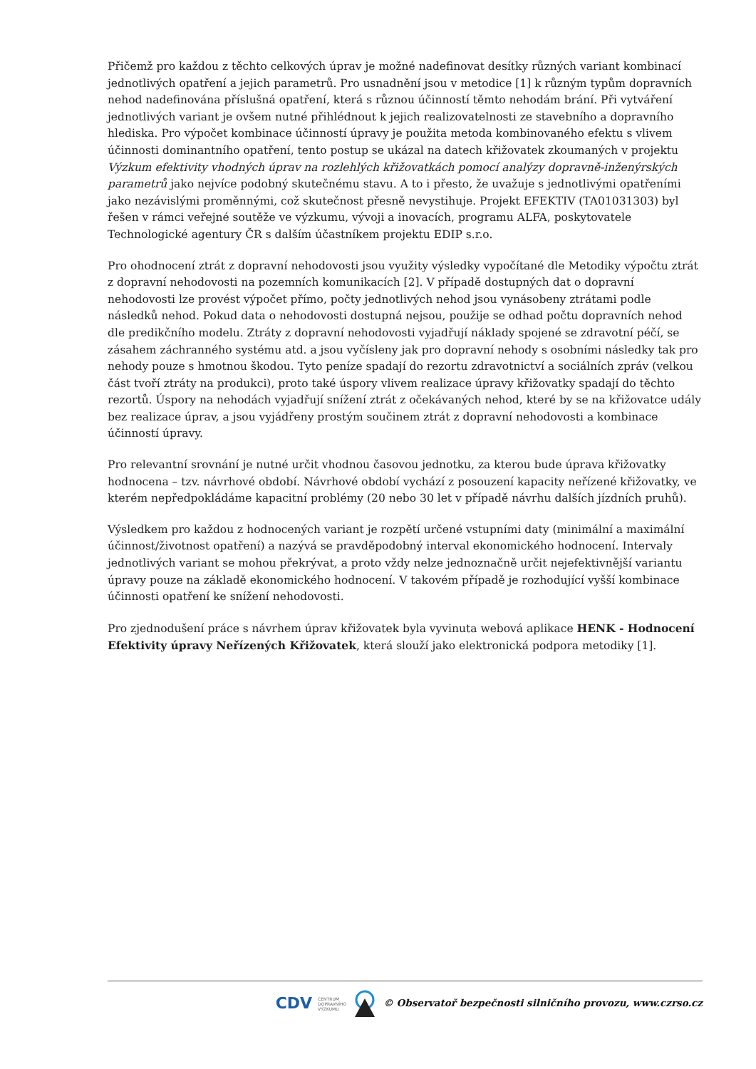Přičemž pro každou z těchto celkových úprav je možné nadefinovat desítky různých variant kombinací jednotlivých opatření a jejich parametrů. Pro usnadnění jsou v metodice [1] k různým typům dopravních nehod nadefinována příslušná opatření, která s různou účinností těmto nehodám brání. Při vytváření jednotlivých variant je ovšem nutné přihlédnout k jejich realizovatelnosti ze stavebního a dopravního hlediska. Pro výpočet kombinace účinností úpravy je použita metoda kombinovaného efektu s vlivem účinnosti dominantního opatření, tento postup se ukázal na datech křižovatek zkoumaných v projektu Výzkum efektivity vhodných úprav na rozlehlých křižovatkách pomocí analýzy dopravně-inženýrských parametrů jako nejvíce podobný skutečnému stavu. A to i přesto, že uvažuje s jednotlivými opatřeními jako nezávislými proměnnými, což skutečnost přesně nevystihuje. Projekt EFEKTIV (TA01031303) byl řešen v rámci veřejné soutěže ve výzkumu, vývoji a inovacích, programu ALFA, poskytovatele Technologické agentury ČR s dalším účastníkem projektu EDIP s.r.o.
Pro ohodnocení ztrát z dopravní nehodovosti jsou využity výsledky vypočítané dle Metodiky výpočtu ztrát z dopravní nehodovosti na pozemních komunikacích [2]. V případě dostupných dat o dopravní nehodovosti lze provést výpočet přímo, počty jednotlivých nehod jsou vynásobeny ztrátami podle následků nehod. Pokud data o nehodovosti dostupná nejsou, použije se odhad počtu dopravních nehod dle predikčního modelu. Ztráty z dopravní nehodovosti vyjadřují náklady spojené se zdravotní péčí, se zásahem záchranného systému atd. a jsou vyčísleny jak pro dopravní nehody s osobními následky tak pro nehody pouze s hmotnou škodou. Tyto peníze spadají do rezortu zdravotnictví a sociálních zpráv (velkou část tvoří ztráty na produkci), proto také úspory vlivem realizace úpravy křižovatky spadají do těchto rezortů. Úspory na nehodách vyjadřují snížení ztrát z očekávaných nehod, které by se na křižovatce udály bez realizace úprav, a jsou vyjádřeny prostým součinem ztrát z dopravní nehodovosti a kombinace účinností úpravy.
Pro relevantní srovnání je nutné určit vhodnou časovou jednotku, za kterou bude úprava křižovatky hodnocena – tzv. návrhové období. Návrhové období vychází z posouzení kapacity neřízené křižovatky, ve kterém nepředpokládáme kapacitní problémy (20 nebo 30 let v případě návrhu dalších jízdních pruhů).
Výsledkem pro každou z hodnocených variant je rozpětí určené vstupními daty (minimální a maximální účinnost/životnost opatření) a nazývá se pravděpodobný interval ekonomického hodnocení. Intervaly jednotlivých variant se mohou překrývat, a proto vždy nelze jednoznačně určit nejefektivnější variantu úpravy pouze na základě ekonomického hodnocení. V takovém případě je rozhodující vyšší kombinace účinnosti opatření ke snížení nehodovosti.
Pro zjednodušení práce s návrhem úprav křižovatek byla vyvinuta webová aplikace HENK - Hodnocení Efektivity úpravy Neřízených Křižovatek, která slouží jako elektronická podpora metodiky [1].
CDV CENTRUM
DOPRAVNÍHO
VÝZKUMU © Observatoř bezpečnosti silničního provozu, www.czrso.cz